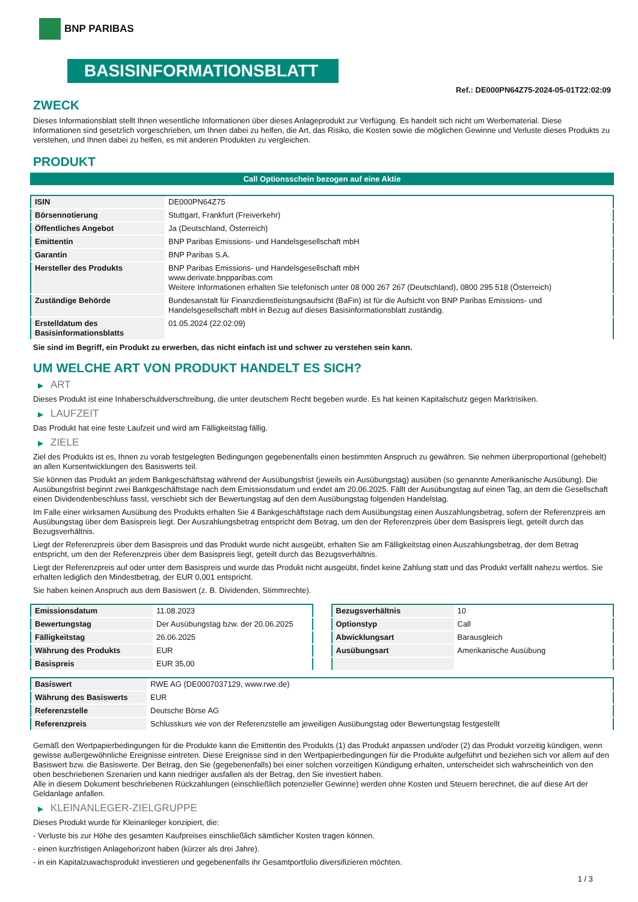BNP PARIBAS
BASISINFORMATIONSBLATT
Ref.: DE000PN64Z75-2024-05-01T22:02:09
ZWECK
Dieses Informationsblatt stellt Ihnen wesentliche Informationen über dieses Anlageprodukt zur Verfügung. Es handelt sich nicht um Werbematerial. Diese Informationen sind gesetzlich vorgeschrieben, um Ihnen dabei zu helfen, die Art, das Risiko, die Kosten sowie die möglichen Gewinne und Verluste dieses Produkts zu verstehen, und Ihnen dabei zu helfen, es mit anderen Produkten zu vergleichen.
PRODUKT
Call Optionsschein bezogen auf eine Aktie
| ISIN | DE000PN64Z75 |
| Börsennotierung | Stuttgart, Frankfurt (Freiverkehr) |
| Öffentliches Angebot | Ja (Deutschland, Österreich) |
| Emittentin | BNP Paribas Emissions- und Handelsgesellschaft mbH |
| Garantin | BNP Paribas S.A. |
| Hersteller des Produkts | BNP Paribas Emissions- und Handelsgesellschaft mbH www.derivate.bnpparibas.com Weitere Informationen erhalten Sie telefonisch unter 08 000 267 267 (Deutschland), 0800 295 518 (Österreich) |
| Zuständige Behörde | Bundesanstalt für Finanzdienstleistungsaufsicht (BaFin) ist für die Aufsicht von BNP Paribas Emissions- und Handelsgesellschaft mbH in Bezug auf dieses Basisinformationsblatt zuständig. |
| Erstelldatum des Basisinformationsblatts | 01.05.2024 (22:02:09) |
Sie sind im Begriff, ein Produkt zu erwerben, das nicht einfach ist und schwer zu verstehen sein kann.
UM WELCHE ART VON PRODUKT HANDELT ES SICH?
▶ ART
Dieses Produkt ist eine Inhaberschuldverschreibung, die unter deutschem Recht begeben wurde. Es hat keinen Kapitalschutz gegen Marktrisiken.
▶ LAUFZEIT
Das Produkt hat eine feste Laufzeit und wird am Fälligkeitstag fällig.
▶ ZIELE
Ziel des Produkts ist es, Ihnen zu vorab festgelegten Bedingungen gegebenenfalls einen bestimmten Anspruch zu gewähren. Sie nehmen überproportional (gehebelt) an allen Kursentwicklungen des Basiswerts teil.
Sie können das Produkt an jedem Bankgeschäftstag während der Ausübungsfrist (jeweils ein Ausübungstag) ausüben (so genannte Amerikanische Ausübung). Die Ausübungsfrist beginnt zwei Bankgeschäftstage nach dem Emissionsdatum und endet am 20.06.2025. Fällt der Ausübungstag auf einen Tag, an dem die Gesellschaft einen Dividendenbeschluss fasst, verschiebt sich der Bewertungstag auf den dem Ausübungstag folgenden Handelstag.
Im Falle einer wirksamen Ausübung des Produkts erhalten Sie 4 Bankgeschäftstage nach dem Ausübungstag einen Auszahlungsbetrag, sofern der Referenzpreis am Ausübungstag über dem Basispreis liegt. Der Auszahlungsbetrag entspricht dem Betrag, um den der Referenzpreis über dem Basispreis liegt, geteilt durch das Bezugsverhältnis.
Liegt der Referenzpreis über dem Basispreis und das Produkt wurde nicht ausgeübt, erhalten Sie am Fälligkeitstag einen Auszahlungsbetrag, der dem Betrag entspricht, um den der Referenzpreis über dem Basispreis liegt, geteilt durch das Bezugsverhältnis.
Liegt der Referenzpreis auf oder unter dem Basispreis und wurde das Produkt nicht ausgeübt, findet keine Zahlung statt und das Produkt verfällt nahezu wertlos. Sie erhalten lediglich den Mindestbetrag, der EUR 0,001 entspricht.
Sie haben keinen Anspruch aus dem Basiswert (z. B. Dividenden, Stimmrechte).
| Emissionsdatum | 11.08.2023 |
| Bewertungstag | Der Ausübungstag bzw. der 20.06.2025 |
| Fälligkeitstag | 26.06.2025 |
| Währung des Produkts | EUR |
| Basispreis | EUR 35,00 |
| Bezugsverhältnis | 10 |
| Optionstyp | Call |
| Abwicklungsart | Barausgleich |
| Ausübungsart | Amerikanische Ausübung |
| Basiswert | RWE AG (DE0007037129, www.rwe.de) |
| Währung des Basiswerts | EUR |
| Referenzstelle | Deutsche Börse AG |
| Referenzpreis | Schlusskurs wie von der Referenzstelle am jeweiligen Ausübungstag oder Bewertungstag festgestellt |
Gemäß den Wertpapierbedingungen für die Produkte kann die Emittentin des Produkts (1) das Produkt anpassen und/oder (2) das Produkt vorzeitig kündigen, wenn gewisse außergewöhnliche Ereignisse eintreten. Diese Ereignisse sind in den Wertpapierbedingungen für die Produkte aufgeführt und beziehen sich vor allem auf den Basiswert bzw. die Basiswerte. Der Betrag, den Sie (gegebenenfalls) bei einer solchen vorzeitigen Kündigung erhalten, unterscheidet sich wahrscheinlich von den oben beschriebenen Szenarien und kann niedriger ausfallen als der Betrag, den Sie investiert haben.
Alle in diesem Dokument beschriebenen Rückzahlungen (einschließlich potenzieller Gewinne) werden ohne Kosten und Steuern berechnet, die auf diese Art der Geldanlage anfallen.
▶ KLEINANLEGER-ZIELGRUPPE
Dieses Produkt wurde für Kleinanleger konzipiert, die:
- Verluste bis zur Höhe des gesamten Kaufpreises einschließlich sämtlicher Kosten tragen können.
- einen kurzfristigen Anlagehorizont haben (kürzer als drei Jahre).
- in ein Kapitalzuwachsprodukt investieren und gegebenenfalls ihr Gesamtportfolio diversifizieren möchten.
1 / 3